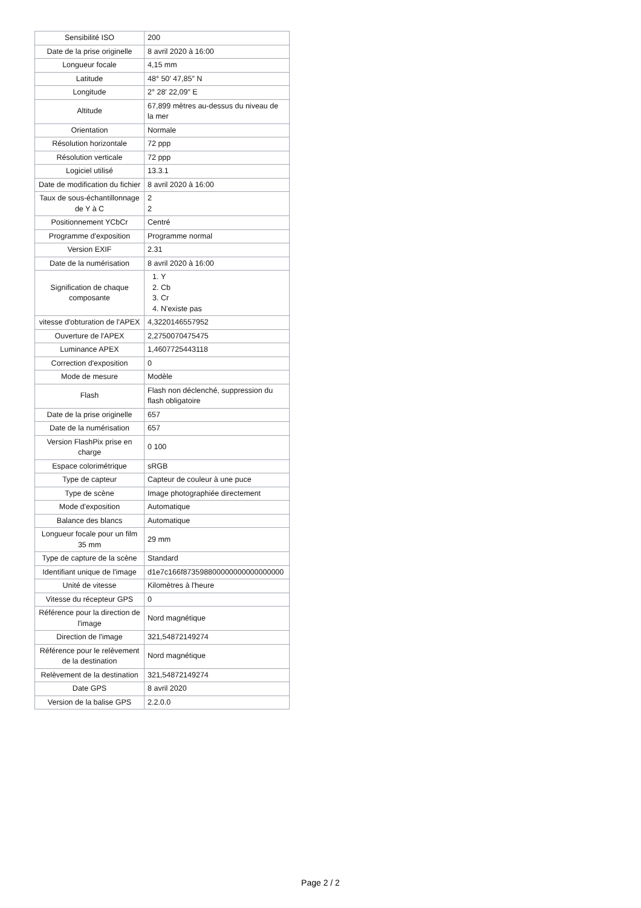| Sensibilité ISO | 200 |
| Date de la prise originelle | 8 avril 2020 à 16:00 |
| Longueur focale | 4,15 mm |
| Latitude | 48° 50′ 47,85″ N |
| Longitude | 2° 28′ 22,09″ E |
| Altitude | 67,899 mètres au-dessus du niveau de la mer |
| Orientation | Normale |
| Résolution horizontale | 72 ppp |
| Résolution verticale | 72 ppp |
| Logiciel utilisé | 13.3.1 |
| Date de modification du fichier | 8 avril 2020 à 16:00 |
| Taux de sous-échantillonnage de Y à C | 2 2 |
| Positionnement YCbCr | Centré |
| Programme d'exposition | Programme normal |
| Version EXIF | 2.31 |
| Date de la numérisation | 8 avril 2020 à 16:00 |
| Signification de chaque composante | 1. Y 2. Cb 3. Cr 4. N'existe pas |
| vitesse d'obturation de l'APEX | 4,3220146557952 |
| Ouverture de l'APEX | 2,2750070475475 |
| Luminance APEX | 1,4607725443118 |
| Correction d'exposition | 0 |
| Mode de mesure | Modèle |
| Flash | Flash non déclenché, suppression du flash obligatoire |
| Date de la prise originelle | 657 |
| Date de la numérisation | 657 |
| Version FlashPix prise en charge | 0 100 |
| Espace colorimétrique | sRGB |
| Type de capteur | Capteur de couleur à une puce |
| Type de scène | Image photographiée directement |
| Mode d'exposition | Automatique |
| Balance des blancs | Automatique |
| Longueur focale pour un film 35 mm | 29 mm |
| Type de capture de la scène | Standard |
| Identifiant unique de l'image | d1e7c166f873598800000000000000000 |
| Unité de vitesse | Kilomètres à l'heure |
| Vitesse du récepteur GPS | 0 |
| Référence pour la direction de l'image | Nord magnétique |
| Direction de l'image | 321,54872149274 |
| Référence pour le relèvement de la destination | Nord magnétique |
| Relèvement de la destination | 321,54872149274 |
| Date GPS | 8 avril 2020 |
| Version de la balise GPS | 2.2.0.0 |
Page 2 / 2